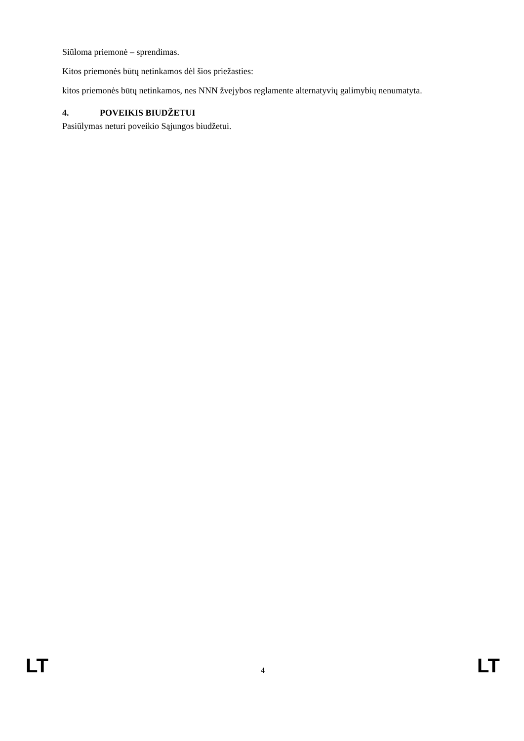Siūloma priemonė – sprendimas.
Kitos priemonės būtų netinkamos dėl šios priežasties:
kitos priemonės būtų netinkamos, nes NNN žvejybos reglamente alternatyvių galimybių nenumatyta.
4. POVEIKIS BIUDŽETUI
Pasiūlymas neturi poveikio Sąjungos biudžetui.
LT 4 LT